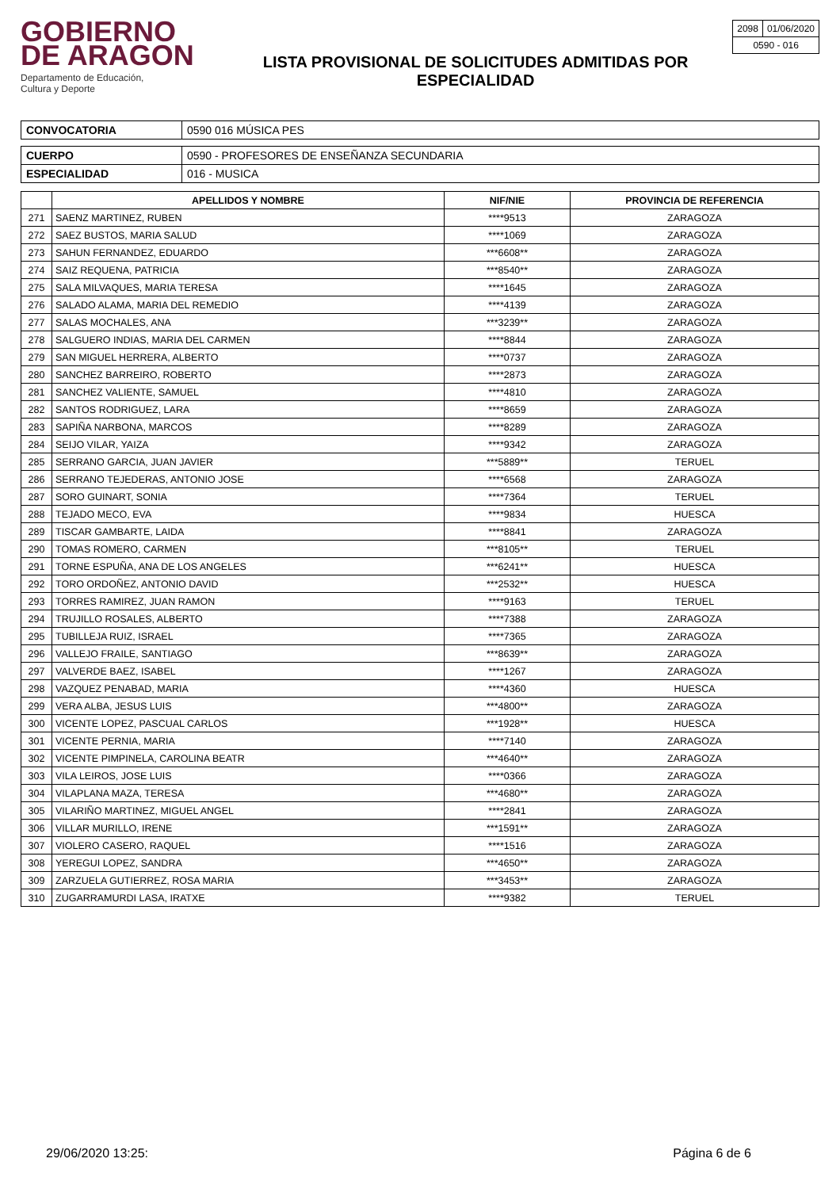GOBIERNO
DE ARAGON
Departamento de Educación,
Cultura y Deporte
LISTA PROVISIONAL DE SOLICITUDES ADMITIDAS POR
ESPECIALIDAD
| 2098 | 01/06/2020 |
| 0590 - 016 | |
| CONVOCATORIA | 0590 016 MÚSICA PES |
| CUERPO | 0590 - PROFESORES DE ENSEÑANZA SECUNDARIA |
| ESPECIALIDAD | 016 - MUSICA |
| | APELLIDOS Y NOMBRE | NIF/NIE | PROVINCIA DE REFERENCIA |
| --- | --- | --- | --- |
| 271 | SAENZ MARTINEZ, RUBEN | ****9513 | ZARAGOZA |
| 272 | SAEZ BUSTOS, MARIA SALUD | ****1069 | ZARAGOZA |
| 273 | SAHUN FERNANDEZ, EDUARDO | ***6608** | ZARAGOZA |
| 274 | SAIZ REQUENA, PATRICIA | ***8540** | ZARAGOZA |
| 275 | SALA MILVAQUES, MARIA TERESA | ****1645 | ZARAGOZA |
| 276 | SALADO ALAMA, MARIA DEL REMEDIO | ****4139 | ZARAGOZA |
| 277 | SALAS MOCHALES, ANA | ***3239** | ZARAGOZA |
| 278 | SALGUERO INDIAS, MARIA DEL CARMEN | ****8844 | ZARAGOZA |
| 279 | SAN MIGUEL HERRERA, ALBERTO | ****0737 | ZARAGOZA |
| 280 | SANCHEZ BARREIRO, ROBERTO | ****2873 | ZARAGOZA |
| 281 | SANCHEZ VALIENTE, SAMUEL | ****4810 | ZARAGOZA |
| 282 | SANTOS RODRIGUEZ, LARA | ****8659 | ZARAGOZA |
| 283 | SAPIÑA NARBONA, MARCOS | ****8289 | ZARAGOZA |
| 284 | SEIJO VILAR, YAIZA | ****9342 | ZARAGOZA |
| 285 | SERRANO GARCIA, JUAN JAVIER | ***5889** | TERUEL |
| 286 | SERRANO TEJEDERAS, ANTONIO JOSE | ****6568 | ZARAGOZA |
| 287 | SORO GUINART, SONIA | ****7364 | TERUEL |
| 288 | TEJADO MECO, EVA | ****9834 | HUESCA |
| 289 | TISCAR GAMBARTE, LAIDA | ****8841 | ZARAGOZA |
| 290 | TOMAS ROMERO, CARMEN | ***8105** | TERUEL |
| 291 | TORNE ESPUÑA, ANA DE LOS ANGELES | ***6241** | HUESCA |
| 292 | TORO ORDOÑEZ, ANTONIO DAVID | ***2532** | HUESCA |
| 293 | TORRES RAMIREZ, JUAN RAMON | ****9163 | TERUEL |
| 294 | TRUJILLO ROSALES, ALBERTO | ****7388 | ZARAGOZA |
| 295 | TUBILLEJA RUIZ, ISRAEL | ****7365 | ZARAGOZA |
| 296 | VALLEJO FRAILE, SANTIAGO | ***8639** | ZARAGOZA |
| 297 | VALVERDE BAEZ, ISABEL | ****1267 | ZARAGOZA |
| 298 | VAZQUEZ PENABAD, MARIA | ****4360 | HUESCA |
| 299 | VERA ALBA, JESUS LUIS | ***4800** | ZARAGOZA |
| 300 | VICENTE LOPEZ, PASCUAL CARLOS | ***1928** | HUESCA |
| 301 | VICENTE PERNIA, MARIA | ****7140 | ZARAGOZA |
| 302 | VICENTE PIMPINELA, CAROLINA BEATR | ***4640** | ZARAGOZA |
| 303 | VILA LEIROS, JOSE LUIS | ****0366 | ZARAGOZA |
| 304 | VILAPLANA MAZA, TERESA | ***4680** | ZARAGOZA |
| 305 | VILARIÑO MARTINEZ, MIGUEL ANGEL | ****2841 | ZARAGOZA |
| 306 | VILLAR MURILLO, IRENE | ***1591** | ZARAGOZA |
| 307 | VIOLERO CASERO, RAQUEL | ****1516 | ZARAGOZA |
| 308 | YEREGUI LOPEZ, SANDRA | ***4650** | ZARAGOZA |
| 309 | ZARZUELA GUTIERREZ, ROSA MARIA | ***3453** | ZARAGOZA |
| 310 | ZUGARRAMURDI LASA, IRATXE | ****9382 | TERUEL |
29/06/2020 13:25: Página 6 de 6